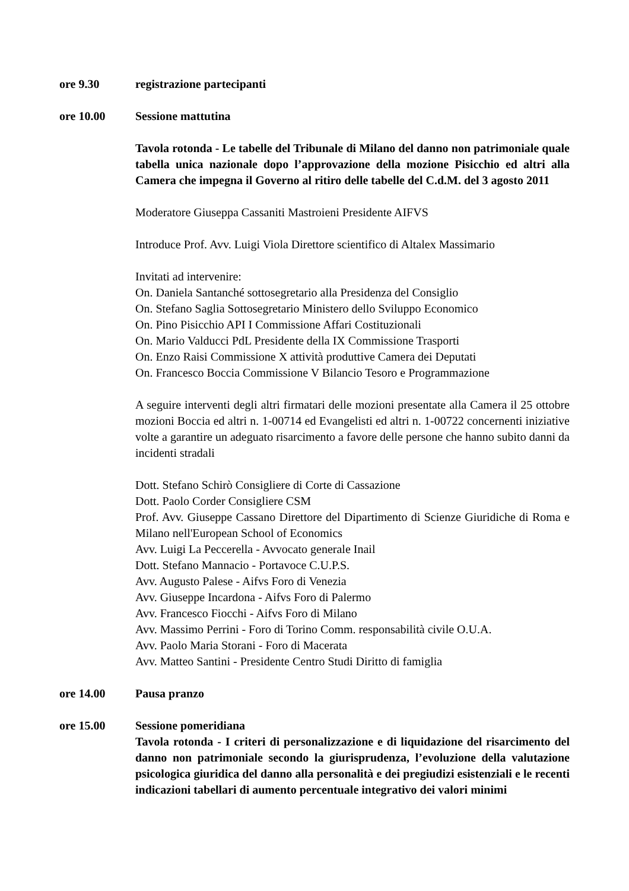ore 9.30 registrazione partecipanti
ore 10.00 Sessione mattutina
Tavola rotonda - Le tabelle del Tribunale di Milano del danno non patrimoniale quale tabella unica nazionale dopo l’approvazione della mozione Pisicchio ed altri alla Camera che impegna il Governo al ritiro delle tabelle del C.d.M. del 3 agosto 2011
Moderatore Giuseppa Cassaniti Mastroieni Presidente AIFVS
Introduce Prof. Avv. Luigi Viola Direttore scientifico di Altalex Massimario
Invitati ad intervenire:
On. Daniela Santanché sottosegretario alla Presidenza del Consiglio
On. Stefano Saglia Sottosegretario Ministero dello Sviluppo Economico
On. Pino Pisicchio API I Commissione Affari Costituzionali
On. Mario Valducci PdL Presidente della IX Commissione Trasporti
On. Enzo Raisi Commissione X attività produttive Camera dei Deputati
On. Francesco Boccia Commissione V Bilancio Tesoro e Programmazione
A seguire interventi degli altri firmatari delle mozioni presentate alla Camera il 25 ottobre mozioni Boccia ed altri n. 1-00714 ed Evangelisti ed altri n. 1-00722 concernenti iniziative volte a garantire un adeguato risarcimento a favore delle persone che hanno subito danni da incidenti stradali
Dott. Stefano Schirò Consigliere di Corte di Cassazione
Dott. Paolo Corder Consigliere CSM
Prof. Avv. Giuseppe Cassano Direttore del Dipartimento di Scienze Giuridiche di Roma e Milano nell'European School of Economics
Avv. Luigi La Peccerella - Avvocato generale Inail
Dott. Stefano Mannacio - Portavoce C.U.P.S.
Avv. Augusto Palese - Aifvs Foro di Venezia
Avv. Giuseppe Incardona - Aifvs Foro di Palermo
Avv. Francesco Fiocchi - Aifvs Foro di Milano
Avv. Massimo Perrini - Foro di Torino Comm. responsabilità civile O.U.A.
Avv. Paolo Maria Storani - Foro di Macerata
Avv. Matteo Santini - Presidente Centro Studi Diritto di famiglia
ore 14.00 Pausa pranzo
ore 15.00 Sessione pomeridiana
Tavola rotonda - I criteri di personalizzazione e di liquidazione del risarcimento del danno non patrimoniale secondo la giurisprudenza, l’evoluzione della valutazione psicologica giuridica del danno alla personalità e dei pregiudizi esistenziali e le recenti indicazioni tabellari di aumento percentuale integrativo dei valori minimi